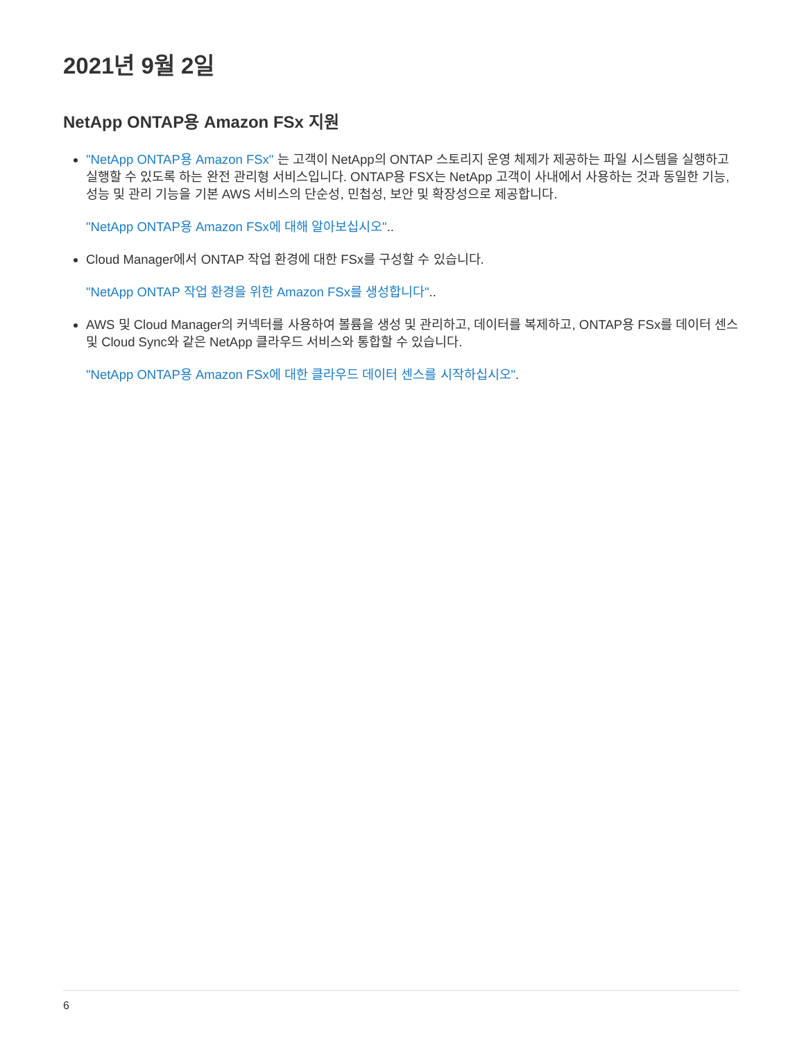2021년 9월 2일
NetApp ONTAP용 Amazon FSx 지원
"NetApp ONTAP용 Amazon FSx" 는 고객이 NetApp의 ONTAP 스토리지 운영 체제가 제공하는 파일 시스템을 실행하고 실행할 수 있도록 하는 완전 관리형 서비스입니다. ONTAP용 FSX는 NetApp 고객이 사내에서 사용하는 것과 동일한 기능, 성능 및 관리 기능을 기본 AWS 서비스의 단순성, 민첩성, 보안 및 확장성으로 제공합니다.
"NetApp ONTAP용 Amazon FSx에 대해 알아보십시오"..
Cloud Manager에서 ONTAP 작업 환경에 대한 FSx를 구성할 수 있습니다.
"NetApp ONTAP 작업 환경을 위한 Amazon FSx를 생성합니다"..
AWS 및 Cloud Manager의 커넥터를 사용하여 볼륨을 생성 및 관리하고, 데이터를 복제하고, ONTAP용 FSx를 데이터 센스 및 Cloud Sync와 같은 NetApp 클라우드 서비스와 통합할 수 있습니다.
"NetApp ONTAP용 Amazon FSx에 대한 클라우드 데이터 센스를 시작하십시오".
6